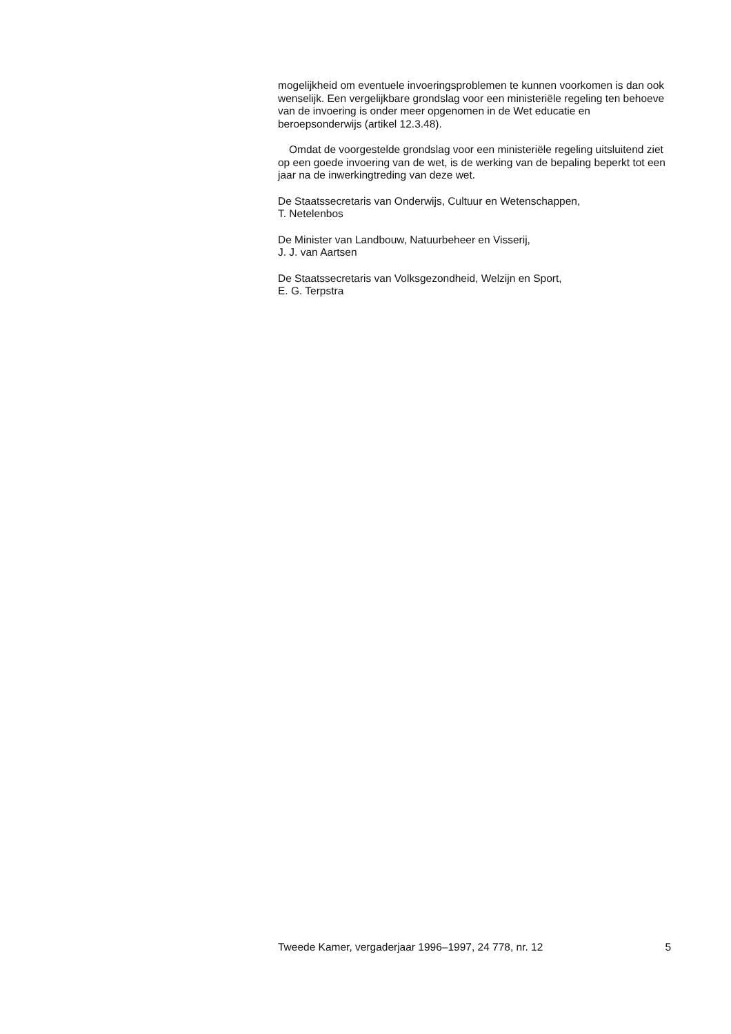mogelijkheid om eventuele invoeringsproblemen te kunnen voorkomen is dan ook wenselijk. Een vergelijkbare grondslag voor een ministeriële regeling ten behoeve van de invoering is onder meer opgenomen in de Wet educatie en beroepsonderwijs (artikel 12.3.48).
Omdat de voorgestelde grondslag voor een ministeriële regeling uitsluitend ziet op een goede invoering van de wet, is de werking van de bepaling beperkt tot een jaar na de inwerkingtreding van deze wet.
De Staatssecretaris van Onderwijs, Cultuur en Wetenschappen,
T. Netelenbos
De Minister van Landbouw, Natuurbeheer en Visserij,
J. J. van Aartsen
De Staatssecretaris van Volksgezondheid, Welzijn en Sport,
E. G. Terpstra
Tweede Kamer, vergaderjaar 1996–1997, 24 778, nr. 12 5